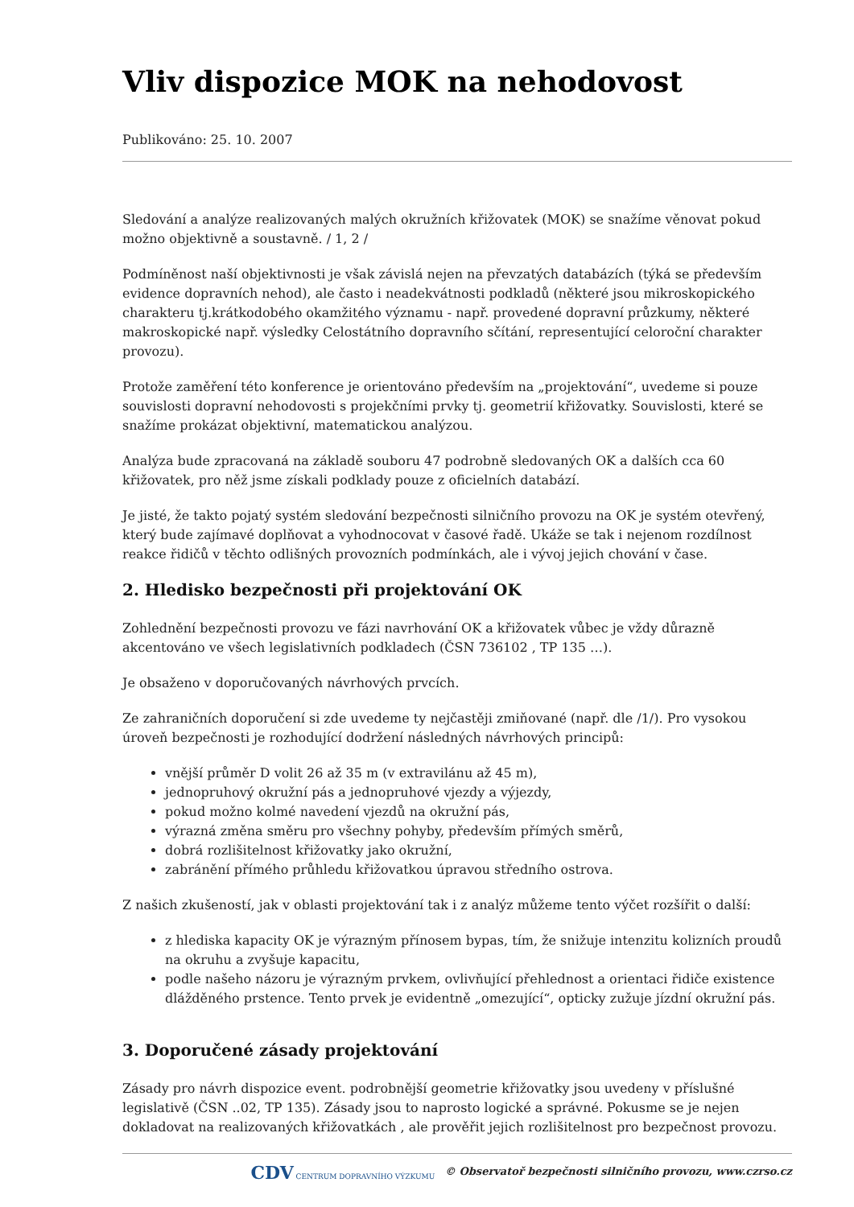Vliv dispozice MOK na nehodovost
Publikováno: 25. 10. 2007
Sledování a analýze realizovaných malých okružních křižovatek (MOK) se snažíme věnovat pokud možno objektivně a soustavně. / 1, 2 /
Podmíněnost naší objektivnosti je však závislá nejen na převzatých databázích (týká se především evidence dopravních nehod), ale často i neadekvátnosti podkladů (některé jsou mikroskopického charakteru tj.krátkodobého okamžitého významu - např. provedené dopravní průzkumy, některé makroskopické např. výsledky Celostátního dopravního sčítání, representující celoroční charakter provozu).
Protože zaměření této konference je orientováno především na „projektování“, uvedeme si pouze souvislosti dopravní nehodovosti s projekčními prvky tj. geometrií křižovatky. Souvislosti, které se snažíme prokázat objektivní, matematickou analýzou.
Analýza bude zpracovaná na základě souboru 47 podrobně sledovaných OK a dalších cca 60 křižovatek, pro něž jsme získali podklady pouze z oficielních databází.
Je jisté, že takto pojatý systém sledování bezpečnosti silničního provozu na OK je systém otevřený, který bude zajímavé doplňovat a vyhodnocovat v časové řadě. Ukáže se tak i nejenom rozdílnost reakce řidičů v těchto odlišných provozních podmínkách, ale i vývoj jejich chování v čase.
2. Hledisko bezpečnosti při projektování OK
Zohlednění bezpečnosti provozu ve fázi navrhování OK a křižovatek vůbec je vždy důrazně akcentováno ve všech legislativních podkladech (ČSN 736102 , TP 135 …).
Je obsaženo v doporučovaných návrhových prvcích.
Ze zahraničních doporučení si zde uvedeme ty nejčastěji zmiňované (např. dle /1/). Pro vysokou úroveň bezpečnosti je rozhodující dodržení následných návrhových principů:
vnější průměr D volit 26 až 35 m (v extravilánu až 45 m),
jednopruhový okružní pás a jednopruhové vjezdy a výjezdy,
pokud možno kolmé navedení vjezdů na okružní pás,
výrazná změna směru pro všechny pohyby, především přímých směrů,
dobrá rozlišitelnost křižovatky jako okružní,
zabránění přímého průhledu křižovatkou úpravou středního ostrova.
Z našich zkušeností, jak v oblasti projektování tak i z analýz můžeme tento výčet rozšířit o další:
z hlediska kapacity OK je výrazným přínosem bypas, tím, že snižuje intenzitu kolizních proudů na okruhu a zvyšuje kapacitu,
podle našeho názoru je výrazným prvkem, ovlivňující přehlednost a orientaci řidiče existence dlážděného prstence. Tento prvek je evidentně „omezující“, opticky zužuje jízdní okružní pás.
3. Doporučené zásady projektování
Zásady pro návrh dispozice event. podrobnější geometrie křižovatky jsou uvedeny v příslušné legislativě (ČSN ..02, TP 135). Zásady jsou to naprosto logické a správné. Pokusme se je nejen dokladovat na realizovaných křižovatkách , ale prověřit jejich rozlišitelnost pro bezpečnost provozu.
CDV CENTRUM DOPRAVNÍHO VÝZKUMU © Observatoř bezpečnosti silničního provozu, www.czrso.cz